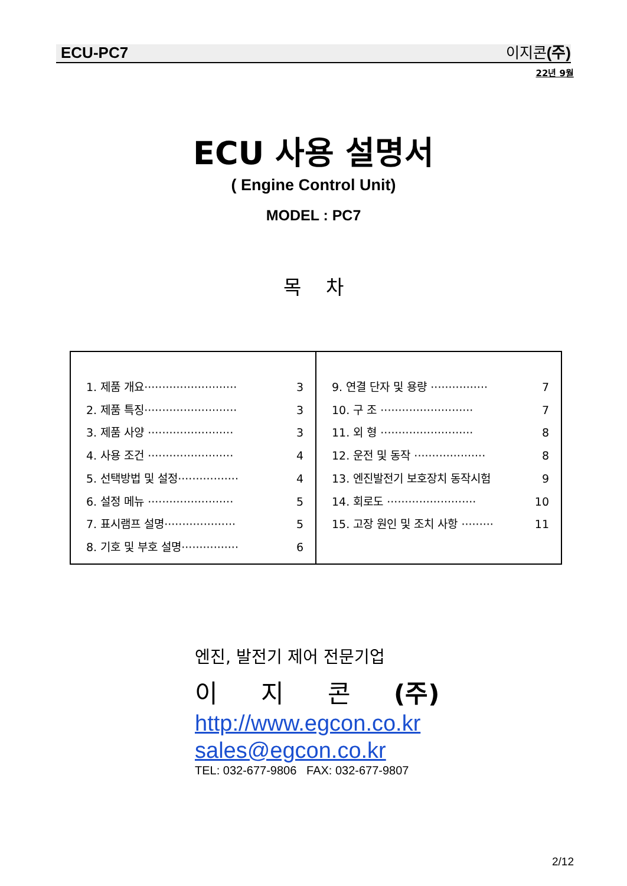ECU-PC7 이지콘 (주)
22년 9월
ECU 사용 설명서
( Engine Control Unit)
MODEL : PC7
목 차
| 1. 제품 개요·························· 3 2. 제품 특징·························· 3 3. 제품 사양 ························ 3 4. 사용 조건 ························ 4 5. 선택방법 및 설정················· 4 6. 설정 메뉴 ························ 5 7. 표시램프 설명···················· 5 8. 기호 및 부호 설명················ 6 | 9. 연결 단자 및 용량 ················ 7 10. 구 조 ·························· 7 11. 외 형 ·························· 8 12. 운전 및 동작 ···················· 8 13. 엔진발전기 보호장치 동작시험 9 14. 회로도 ························· 10 15. 고장 원인 및 조치 사항 ········· 11 |
엔진, 발전기 제어 전문기업
이 지 콘 (주)
http://www.egcon.co.kr
sales@egcon.co.kr
TEL: 032-677-9806 FAX: 032-677-9807
2/12